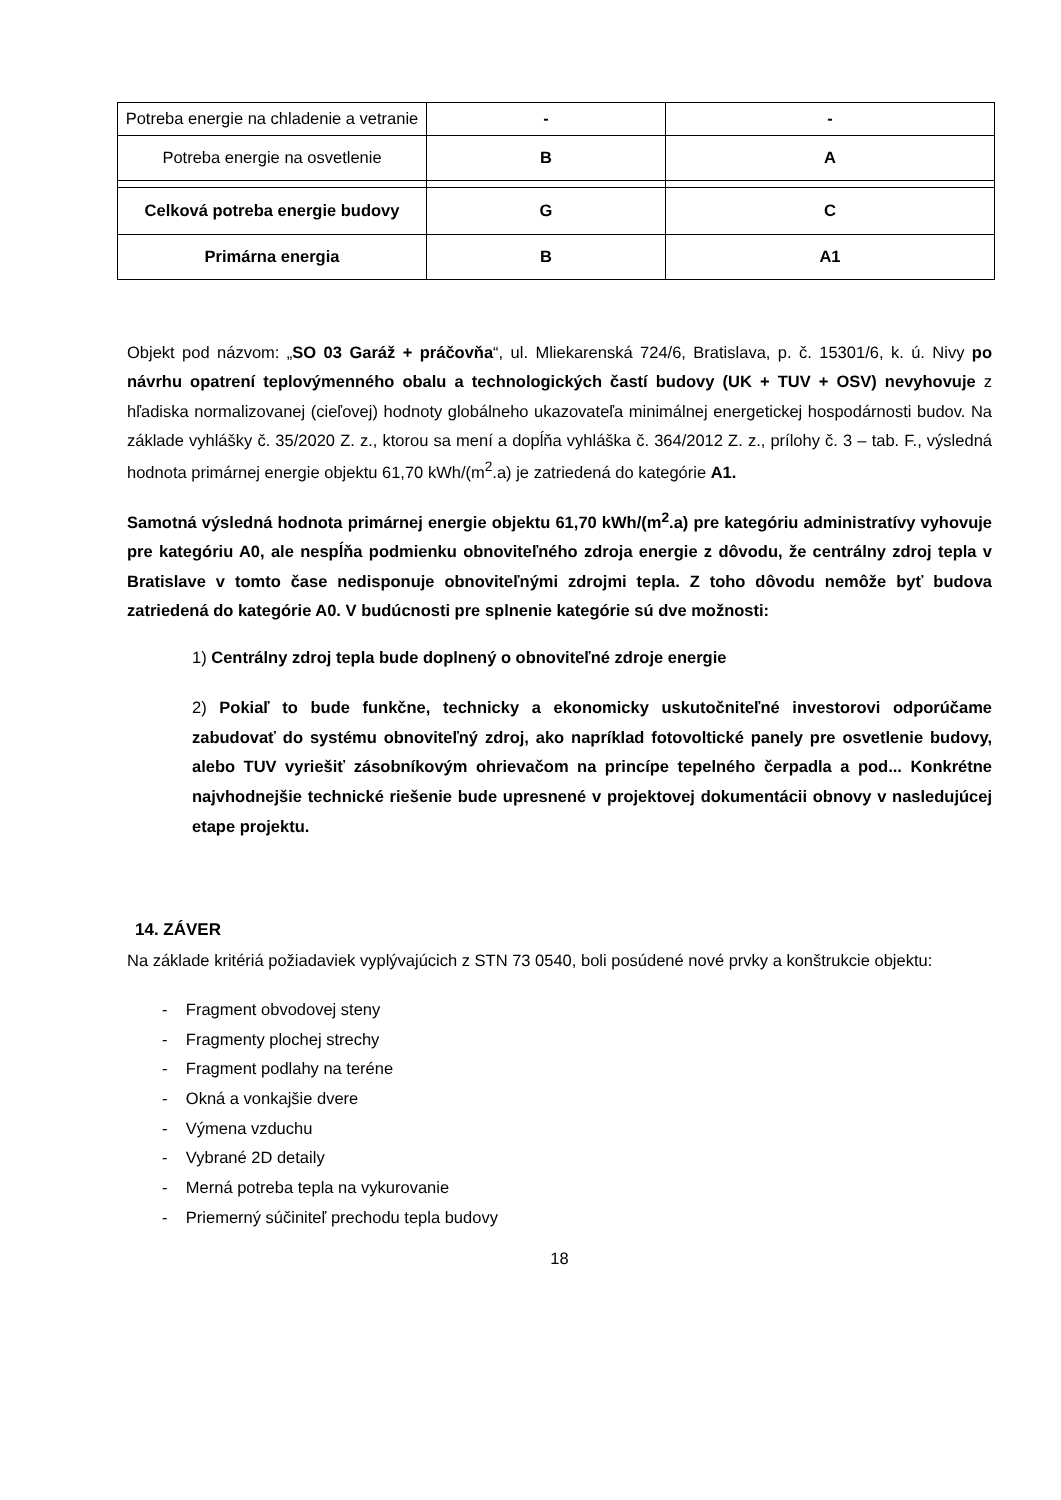| Potreba energie na chladenie a vetranie | - | - |
| Potreba energie na osvetlenie | B | A |
| Celková potreba energie budovy | G | C |
| Primárna energia | B | A1 |
Objekt pod názvom: „SO 03 Garáž + práčovňa“, ul. Mliekarenská 724/6, Bratislava, p. č. 15301/6, k. ú. Nivy po návrhu opatrení teplovýmenného obalu a technologických častí budovy (UK + TUV + OSV) nevyhovuje z hľadiska normalizovanej (cieľovej) hodnoty globálneho ukazovateľa minimálnej energetickej hospodárnosti budov. Na základe vyhlášky č. 35/2020 Z. z., ktorou sa mení a dopĺňa vyhláška č. 364/2012 Z. z., prílohy č. 3 – tab. F., výsledná hodnota primárnej energie objektu 61,70 kWh/(m<sup>2</sup>.a) je zatriedená do kategórie A1.
Samotná výsledná hodnota primárnej energie objektu 61,70 kWh/(m<sup>2</sup>.a) pre kategóriu administratívy vyhovuje pre kategóriu A0, ale nespĺňa podmienku obnoviteľného zdroja energie z dôvodu, že centrálny zdroj tepla v Bratislave v tomto čase nedisponuje obnoviteľnými zdrojmi tepla. Z toho dôvodu nemôže byť budova zatriedená do kategórie A0. V budúcnosti pre splnenie kategórie sú dve možnosti:
1) Centrálny zdroj tepla bude doplnený o obnoviteľné zdroje energie
2) Pokiaľ to bude funkčne, technicky a ekonomicky uskutočniteľné investorovi odporúčame zabudovať do systému obnoviteľný zdroj, ako napríklad fotovoltické panely pre osvetlenie budovy, alebo TUV vyriešiť zásobníkovým ohrievačom na princípe tepelného čerpadla a pod... Konkrétne najvhodnejšie technické riešenie bude upresnené v projektovej dokumentácii obnovy v nasledujúcej etape projektu.
14. ZÁVER
Na základe kritériá požiadaviek vyplývajúcich z STN 73 0540, boli posúdené nové prvky a konštrukcie objektu:
- Fragment obvodovej steny
- Fragmenty plochej strechy
- Fragment podlahy na teréne
- Okná a vonkajšie dvere
- Výmena vzduchu
- Vybrané 2D detaily
- Merná potreba tepla na vykurovanie
- Priemerný súčiniteľ prechodu tepla budovy
18